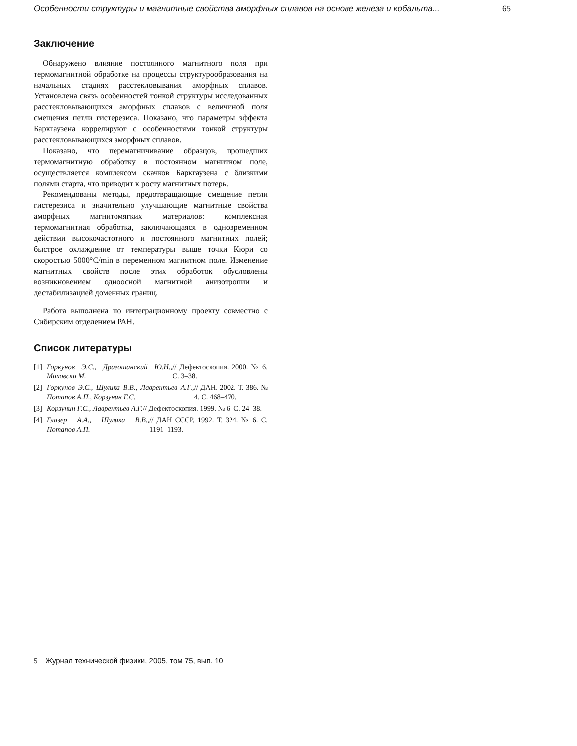Особенности структуры и магнитные свойства аморфных сплавов на основе железа и кобальта... 65
Заключение
Обнаружено влияние постоянного магнитного поля при термомагнитной обработке на процессы структурообразования на начальных стадиях расстекловывания аморфных сплавов. Установлена связь особенностей тонкой структуры исследованных расстекловывающихся аморфных сплавов с величиной поля смещения петли гистерезиса. Показано, что параметры эффекта Баркгаузена коррелируют с особенностями тонкой структуры расстекловывающихся аморфных сплавов.
Показано, что перемагничивание образцов, прошедших термомагнитную обработку в постоянном магнитном поле, осуществляется комплексом скачков Баркгаузена с близкими полями старта, что приводит к росту магнитных потерь.
Рекомендованы методы, предотвращающие смещение петли гистерезиса и значительно улучшающие магнитные свойства аморфных магнитомягких материалов: комплексная термомагнитная обработка, заключающаяся в одновременном действии высокочастотного и постоянного магнитных полей; быстрое охлаждение от температуры выше точки Кюри со скоростью 5000°C/min в переменном магнитном поле. Изменение магнитных свойств после этих обработок обусловлены возникновением одноосной магнитной анизотропии и дестабилизацией доменных границ.
Работа выполнена по интеграционному проекту совместно с Сибирским отделением РАН.
Список литературы
[1]
Горкунов Э.С., Драгошанский Ю.Н., Миховски М. // Дефектоскопия. 2000. № 6. С. 3–38.
[2]
Горкунов Э.С., Шулика В.В., Лаврентьев А.Г., Потапов А.П., Корзунин Г.С. // ДАН. 2002. Т. 386. № 4. С. 468–470.
[3]
Корзунин Г.С., Лаврентьев А.Г. // Дефектоскопия. 1999. № 6. С. 24–38.
[4]
Глазер А.А., Шулика В.В., Потапов А.П. // ДАН СССР, 1992. Т. 324. № 6. С. 1191–1193.
5 Журнал технической физики, 2005, том 75, вып. 10